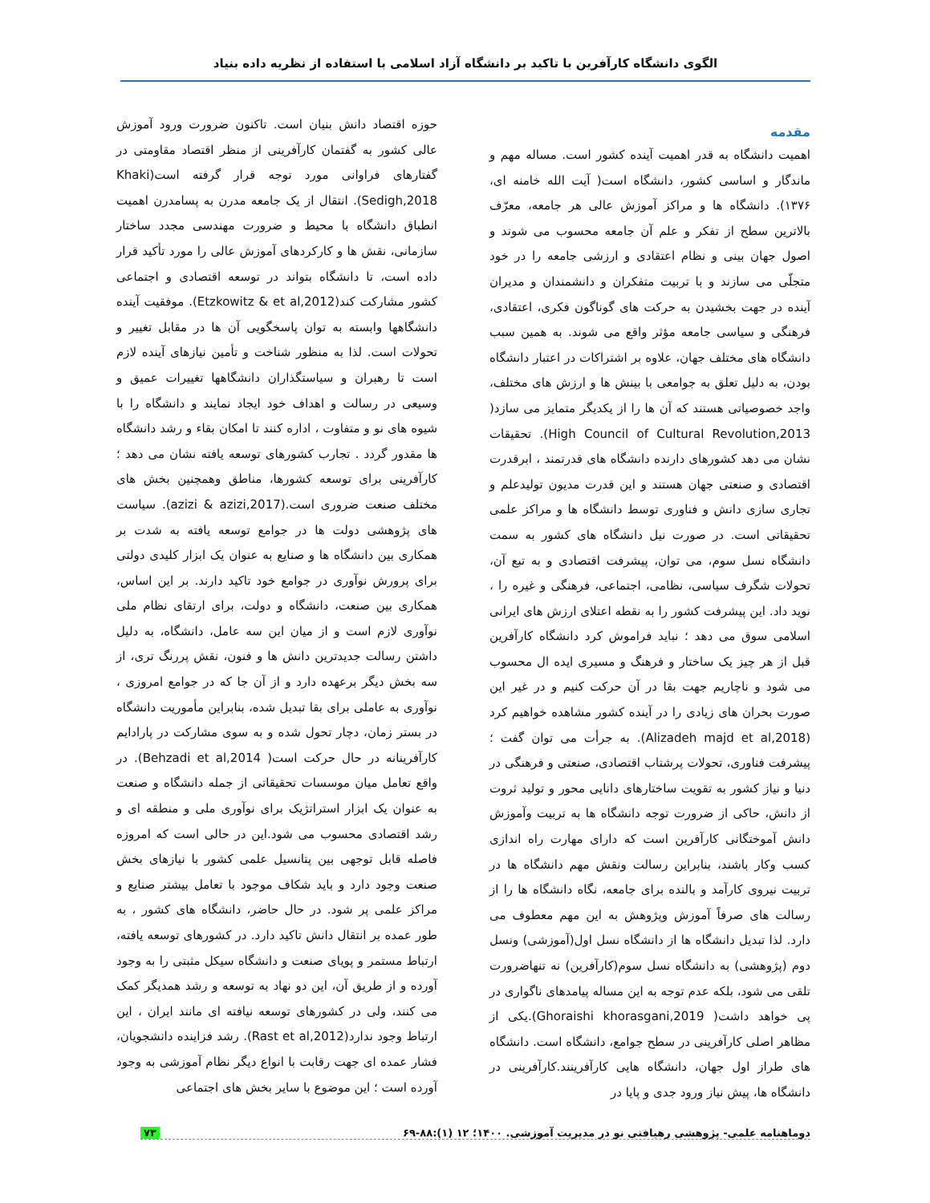الگوی دانشگاه کارآفرین با تاکید بر دانشگاه آزاد اسلامی با استفاده از نظریه داده بنیاد
مقدمه
اهمیت دانشگاه به قدر اهمیت آینده کشور است. مساله مهم و ماندگار و اساسی کشور، دانشگاه است( آیت الله خامنه ای، ۱۳۷۶). دانشگاه ها و مراکز آموزش عالی هر جامعه، معرّف بالاترین سطح از تفکر و علم آن جامعه محسوب می شوند و اصول جهان بینی و نظام اعتقادی و ارزشی جامعه را در خود متجلّی می سازند و با تربیت متفکران و دانشمندان و مدیران آینده در جهت بخشیدن به حرکت های گوناگون فکری، اعتقادی، فرهنگی و سیاسی جامعه مؤثر واقع می شوند. به همین سبب دانشگاه های مختلف جهان، علاوه بر اشتراکات در اعتبار دانشگاه بودن، به دلیل تعلق به جوامعی با بینش ها و ارزش های مختلف، واجد خصوصیاتی هستند که آن ها را از یکدیگر متمایز می سازد( High Council of Cultural Revolution,2013). تحقیقات نشان می دهد کشورهای دارنده دانشگاه های قدرتمند ، ابرقدرت اقتصادی و صنعتی جهان هستند و این قدرت مدیون تولیدعلم و تجاری سازی دانش و فناوری توسط دانشگاه ها و مراکز علمی تحقیقاتی است. در صورت نیل دانشگاه های کشور به سمت دانشگاه نسل سوم، می توان، پیشرفت اقتصادی و به تبع آن، تحولات شگرف سیاسی، نظامی، اجتماعی، فرهنگی و غیره را ، نوید داد. این پیشرفت کشور را به نقطه اعتلای ارزش های ایرانی اسلامی سوق می دهد ؛ نباید فراموش کرد دانشگاه کارآفرین قبل از هر چیز یک ساختار و فرهنگ و مسیری ایده ال محسوب می شود و ناچاریم جهت بقا در آن حرکت کنیم و در غیر این صورت بحران های زیادی را در آینده کشور مشاهده خواهیم کرد (Alizadeh majd et al,2018). به جرأت می توان گفت ؛ پیشرفت فناوری، تحولات پرشتاب اقتصادی، صنعتی و فرهنگی در دنیا و نیاز کشور به تقویت ساختارهای دانایی محور و تولید ثروت از دانش، حاکی از ضرورت توجه دانشگاه ها به تربیت وآموزش دانش آموختگانی کارآفرین است که دارای مهارت راه اندازی کسب وکار باشند، بنابراین رسالت ونقش مهم دانشگاه ها در تربیت نیروی کارآمد و بالنده برای جامعه، نگاه دانشگاه ها را از رسالت های صرفاً آموزش وپژوهش به این مهم معطوف می دارد. لذا تبدیل دانشگاه ها از دانشگاه نسل اول(آموزشی) ونسل دوم (پژوهشی) به دانشگاه نسل سوم(کارآفرین) نه تنهاضرورت تلقی می شود، بلکه عدم توجه به این مساله پیامدهای ناگواری در پی خواهد داشت( Ghoraishi khorasgani,2019).یکی از مظاهر اصلی کارآفرینی در سطح جوامع، دانشگاه است. دانشگاه های طراز اول جهان، دانشگاه هایی کارآفرینند.کارآفرینی در دانشگاه ها، پیش نیاز ورود جدی و پایا در
حوزه اقتصاد دانش بنیان است. تاکنون ضرورت ورود آموزش عالی کشور به گفتمان کارآفرینی از منظر اقتصاد مقاومتی در گفتارهای فراوانی مورد توجه قرار گرفته است(Khaki Sedigh,2018). انتقال از یک جامعه مدرن به پسامدرن اهمیت انطباق دانشگاه با محیط و ضرورت مهندسی مجدد ساختار سازمانی، نقش ها و کارکردهای آموزش عالی را مورد تأکید قرار داده است، تا دانشگاه بتواند در توسعه اقتصادی و اجتماعی کشور مشارکت کند(Etzkowitz & et al,2012). موفقیت آینده دانشگاهها وابسته به توان پاسخگویی آن ها در مقابل تغییر و تحولات است. لذا به منظور شناخت و تأمین نیازهای آینده لازم است تا رهبران و سیاستگذاران دانشگاهها تغییرات عمیق و وسیعی در رسالت و اهداف خود ایجاد نمایند و دانشگاه را با شیوه های نو و متفاوت ، اداره کنند تا امکان بقاء و رشد دانشگاه ها مقدور گردد . تجارب کشورهای توسعه یافته نشان می دهد ؛ کارآفرینی برای توسعه کشورها، مناطق وهمچنین بخش های مختلف صنعت ضروری است.(azizi & azizi,2017). سیاست های پژوهشی دولت ها در جوامع توسعه یافته به شدت بر همکاری بین دانشگاه ها و صنایع به عنوان یک ابزار کلیدی دولتی برای پرورش نوآوری در جوامع خود تاکید دارند. بر این اساس، همکاری بین صنعت، دانشگاه و دولت، برای ارتقای نظام ملی نوآوری لازم است و از میان این سه عامل، دانشگاه، به دلیل داشتن رسالت جدیدترین دانش ها و فنون، نقش پررنگ تری، از سه بخش دیگر برعهده دارد و از آن جا که در جوامع امروزی ، نوآوری به عاملی برای بقا تبدیل شده، بنابراین مأموریت دانشگاه در بستر زمان، دچار تحول شده و به سوی مشارکت در پارادایم کارآفرینانه در حال حرکت است( Behzadi et al,2014). در واقع تعامل میان موسسات تحقیقاتی از جمله دانشگاه و صنعت به عنوان یک ابزار استراتژیک برای نوآوری ملی و منطقه ای و رشد اقتصادی محسوب می شود.این در حالی است که امروزه فاصله قابل توجهی بین پتانسیل علمی کشور با نیازهای بخش صنعت وجود دارد و باید شکاف موجود با تعامل بیشتر صنایع و مراکز علمی پر شود. در حال حاضر، دانشگاه های کشور ، به طور عمده بر انتقال دانش تاکید دارد. در کشورهای توسعه یافته، ارتباط مستمر و پویای صنعت و دانشگاه سیکل مثبتی را به وجود آورده و از طریق آن، این دو نهاد به توسعه و رشد همدیگر کمک می کنند، ولی در کشورهای توسعه نیافته ای مانند ایران ، این ارتباط وجود ندارد(Rast et al,2012). رشد فزاینده دانشجویان، فشار عمده ای جهت رقابت با انواع دیگر نظام آموزشی به وجود آورده است ؛ این موضوع با سایر بخش های اجتماعی
دوماهنامه علمی- پژوهشی رهیافتی نو در مدیریت آموزشی. ۱۴۰۰؛ ۱۲ (۱):۸۸-۶۹ ۷۳